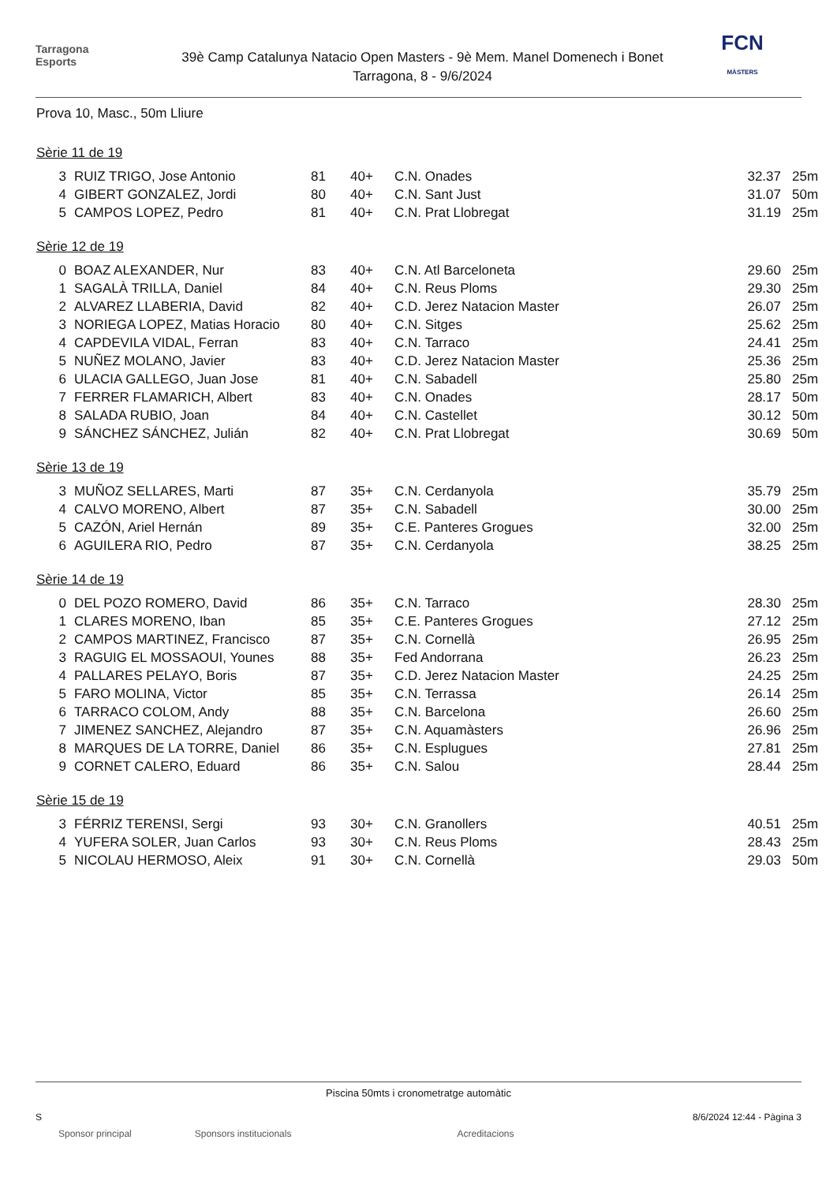Tarragona
Esports
39è Camp Catalunya Natacio Open Masters - 9è Mem. Manel Domenech i Bonet
Tarragona, 8 - 9/6/2024
FCN
MÀSTERS
Prova 10, Masc., 50m Lliure
Sèrie 11 de 19
| 3 | RUIZ TRIGO, Jose Antonio | 81 | 40+ | C.N. Onades | 32.37 | 25m |
| 4 | GIBERT GONZALEZ, Jordi | 80 | 40+ | C.N. Sant Just | 31.07 | 50m |
| 5 | CAMPOS LOPEZ, Pedro | 81 | 40+ | C.N. Prat Llobregat | 31.19 | 25m |
Sèrie 12 de 19
| 0 | BOAZ ALEXANDER, Nur | 83 | 40+ | C.N. Atl Barceloneta | 29.60 | 25m |
| 1 | SAGALÀ TRILLA, Daniel | 84 | 40+ | C.N. Reus Ploms | 29.30 | 25m |
| 2 | ALVAREZ LLABERIA, David | 82 | 40+ | C.D. Jerez Natacion Master | 26.07 | 25m |
| 3 | NORIEGA LOPEZ, Matias Horacio | 80 | 40+ | C.N. Sitges | 25.62 | 25m |
| 4 | CAPDEVILA VIDAL, Ferran | 83 | 40+ | C.N. Tarraco | 24.41 | 25m |
| 5 | NUÑEZ MOLANO, Javier | 83 | 40+ | C.D. Jerez Natacion Master | 25.36 | 25m |
| 6 | ULACIA GALLEGO, Juan Jose | 81 | 40+ | C.N. Sabadell | 25.80 | 25m |
| 7 | FERRER FLAMARICH, Albert | 83 | 40+ | C.N. Onades | 28.17 | 50m |
| 8 | SALADA RUBIO, Joan | 84 | 40+ | C.N. Castellet | 30.12 | 50m |
| 9 | SÁNCHEZ SÁNCHEZ, Julián | 82 | 40+ | C.N. Prat Llobregat | 30.69 | 50m |
Sèrie 13 de 19
| 3 | MUÑOZ SELLARES, Marti | 87 | 35+ | C.N. Cerdanyola | 35.79 | 25m |
| 4 | CALVO MORENO, Albert | 87 | 35+ | C.N. Sabadell | 30.00 | 25m |
| 5 | CAZÓN, Ariel Hernán | 89 | 35+ | C.E. Panteres Grogues | 32.00 | 25m |
| 6 | AGUILERA RIO, Pedro | 87 | 35+ | C.N. Cerdanyola | 38.25 | 25m |
Sèrie 14 de 19
| 0 | DEL POZO ROMERO, David | 86 | 35+ | C.N. Tarraco | 28.30 | 25m |
| 1 | CLARES MORENO, Iban | 85 | 35+ | C.E. Panteres Grogues | 27.12 | 25m |
| 2 | CAMPOS MARTINEZ, Francisco | 87 | 35+ | C.N. Cornellà | 26.95 | 25m |
| 3 | RAGUIG EL MOSSAOUI, Younes | 88 | 35+ | Fed Andorrana | 26.23 | 25m |
| 4 | PALLARES PELAYO, Boris | 87 | 35+ | C.D. Jerez Natacion Master | 24.25 | 25m |
| 5 | FARO MOLINA, Victor | 85 | 35+ | C.N. Terrassa | 26.14 | 25m |
| 6 | TARRACO COLOM, Andy | 88 | 35+ | C.N. Barcelona | 26.60 | 25m |
| 7 | JIMENEZ SANCHEZ, Alejandro | 87 | 35+ | C.N. Aquamàsters | 26.96 | 25m |
| 8 | MARQUES DE LA TORRE, Daniel | 86 | 35+ | C.N. Esplugues | 27.81 | 25m |
| 9 | CORNET CALERO, Eduard | 86 | 35+ | C.N. Salou | 28.44 | 25m |
Sèrie 15 de 19
| 3 | FÉRRIZ TERENSI, Sergi | 93 | 30+ | C.N. Granollers | 40.51 | 25m |
| 4 | YUFERA SOLER, Juan Carlos | 93 | 30+ | C.N. Reus Ploms | 28.43 | 25m |
| 5 | NICOLAU HERMOSO, Aleix | 91 | 30+ | C.N. Cornellà | 29.03 | 50m |
Piscina 50mts i cronometratge automàtic
S 8/6/2024 12:44 - Pàgina 3
Sponsor principal Sponsors institucionals Acreditacions